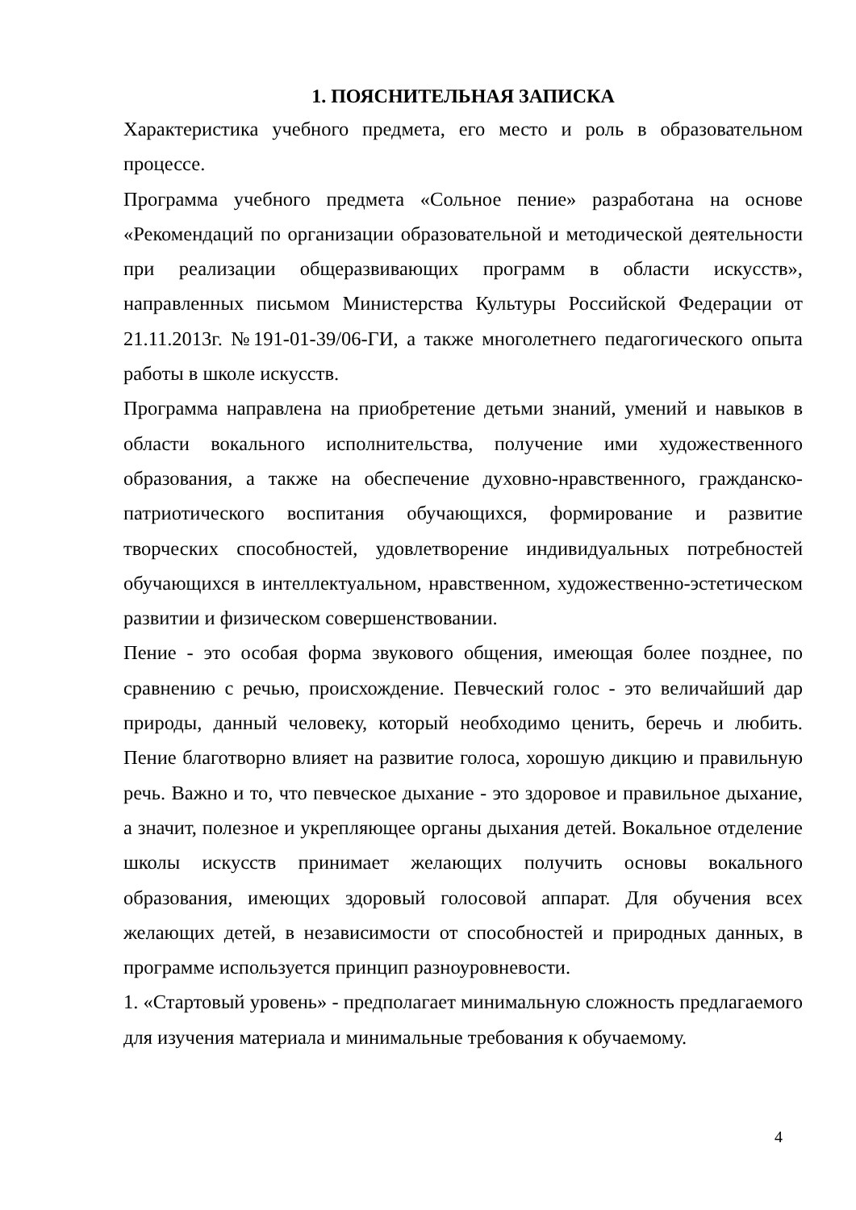1. ПОЯСНИТЕЛЬНАЯ ЗАПИСКА
Характеристика учебного предмета, его место и роль в образовательном процессе.
Программа учебного предмета «Сольное пение» разработана на основе «Рекомендаций по организации образовательной и методической деятельности при реализации общеразвивающих программ в области искусств», направленных письмом Министерства Культуры Российской Федерации от 21.11.2013г. №191-01-39/06-ГИ, а также многолетнего педагогического опыта работы в школе искусств.
Программа направлена на приобретение детьми знаний, умений и навыков в области вокального исполнительства, получение ими художественного образования, а также на обеспечение духовно-нравственного, гражданско-патриотического воспитания обучающихся, формирование и развитие творческих способностей, удовлетворение индивидуальных потребностей обучающихся в интеллектуальном, нравственном, художественно-эстетическом развитии и физическом совершенствовании.
Пение - это особая форма звукового общения, имеющая более позднее, по сравнению с речью, происхождение. Певческий голос - это величайший дар природы, данный человеку, который необходимо ценить, беречь и любить. Пение благотворно влияет на развитие голоса, хорошую дикцию и правильную речь. Важно и то, что певческое дыхание - это здоровое и правильное дыхание, а значит, полезное и укрепляющее органы дыхания детей. Вокальное отделение школы искусств принимает желающих получить основы вокального образования, имеющих здоровый голосовой аппарат. Для обучения всех желающих детей, в независимости от способностей и природных данных, в программе используется принцип разноуровневости.
1. «Стартовый уровень» - предполагает минимальную сложность предлагаемого для изучения материала и минимальные требования к обучаемому.
4